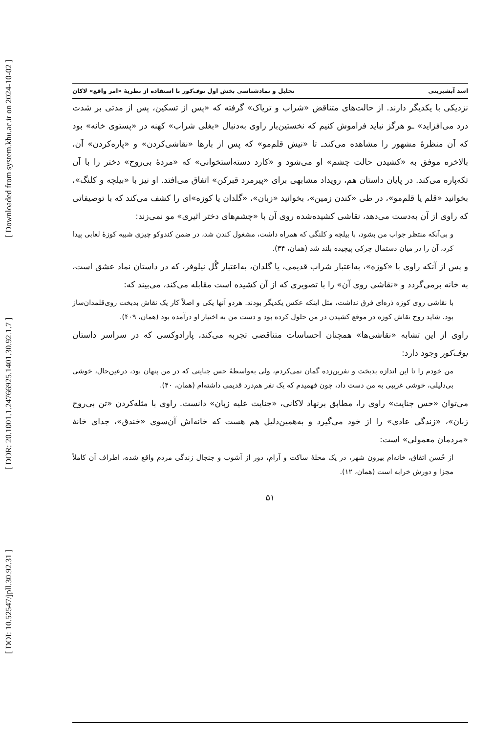[ DOI: 10.52547/jpll.30.92.31 ] [ DOR: 20.1001.1.24766925.1401.30.92.1.7 ] [ Downloaded from system.khu.ac.ir on 2024-10-02 ]
اسد آبشیرینی تحلیل و نمادشناسی بخش اول بوف‌کور با استفاده از نظریهٔ «امر واقع» لاکان
نزدیکی با یکدیگر دارند. از حالت‌های متناقض «شراب و تریاک» گرفته که «پس از تسکین، پس از مدتی بر شدت درد می‌افزاید» ـو هرگز نباید فراموش کنیم که نخستین‌بار راوی به‌دنبال «بغلی شراب» کهنه در «پستوی خانه» بود که آن منظرهٔ مشهور را مشاهده می‌کندـ تا «نیش قلم‌مو» که پس از بارها «نقاشی‌کردن» و «پاره‌کردن» آن، بالاخره موفق به «کشیدن حالت چشم» او می‌شود و «کارد دسته‌استخوانی» که «مردهٔ بی‌روح» دختر را با آن تکه‌پاره می‌کند. در پایان داستان هم، رویداد مشابهی برای «پیرمرد قبرکن» اتفاق می‌افتد. او نیز با «بیلچه و کلنگ»، بخوانید «قلم یا قلم‌مو»، در طی «کندن زمین»، بخوانید «زبان»، «گلدان یا کوزه»ای را کشف می‌کند که با توصیفاتی که راوی از آن به‌دست می‌دهد، نقاشی کشیده‌شده روی آن با «چشم‌های دختر اثیری» مو نمی‌زند:
و بی‌آنکه منتظر جواب من بشود، با بیلچه و کلنگی که همراه داشت، مشغول کندن شد، در ضمن کندوکو چیزی شبیه کوزهٔ لعابی پیدا کرد، آن را در میان دستمال چرکی پیچیده بلند شد (همان، ۳۴).
و پس از آنکه راوی با «کوزه»، به‌اعتبار شراب قدیمی، یا گلدان، به‌اعتبار گُل نیلوفر، که در داستان نماد عشق است، به خانه برمی‌گردد و «نقاشی روی آن» را با تصویری که از آن کشیده است مقابله می‌کند، می‌بیند که:
با نقاشی روی کوزه ذره‌ای فرق نداشت، مثل اینکه عکس یکدیگر بودند. هردو آنها یکی و اصلاً کار یک نقاش بدبخت روی‌قلمدان‌ساز بود. شاید روح نقاش کوزه در موقع کشیدن در من حلول کرده بود و دست من به اختیار او درآمده بود (همان، ۴۰۹).
راوی از این تشابه «نقاشی‌ها» همچنان احساسات متناقضی تجربه می‌کند، پارادوکسی که در سراسر داستان بوف‌کور وجود دارد:
من خودم را تا این اندازه بدبخت و نفرین‌زده گمان نمی‌کردم، ولی به‌واسطهٔ حس جنایتی که در من پنهان بود، درعین‌حال، خوشی بی‌دلیلی، خوشی غریبی به من دست داد، چون فهمیدم که یک نفر هم‌درد قدیمی داشته‌ام (همان، ۴۰).
می‌توان «حس جنایت» راوی را، مطابق برنهاد لاکانی، «جنایت علیه زبان» دانست. راوی با مثله‌کردن «تن بی‌روح زبان»، «زندگی عادی» را از خود می‌گیرد و به‌همین‌دلیل هم هست که خانه‌اش آن‌سوی «خندق»، جدای خانهٔ «مردمان معمولی» است:
از حُسن اتفاق، خانه‌ام بیرون شهر، در یک محلهٔ ساکت و آرام، دور از آشوب و جنجال زندگی مردم واقع شده، اطراف آن کاملاً مجزا و دورش خرابه است (همان، ۱۲).
۵۱